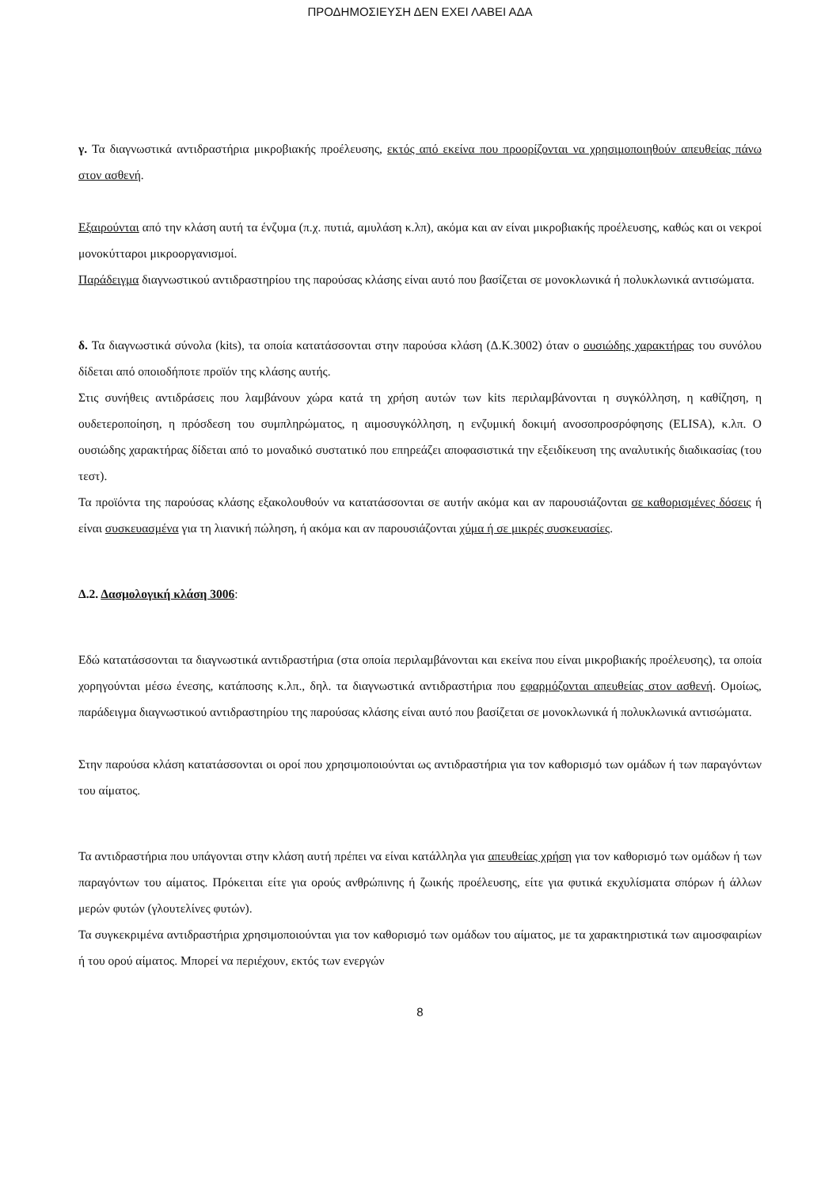ΠΡΟΔΗΜΟΣΙΕΥΣΗ ΔΕΝ ΕΧΕΙ ΛΑΒΕΙ ΑΔΑ
γ. Τα διαγνωστικά αντιδραστήρια μικροβιακής προέλευσης, εκτός από εκείνα που προορίζονται να χρησιμοποιηθούν απευθείας πάνω στον ασθενή.
Εξαιρούνται από την κλάση αυτή τα ένζυμα (π.χ. πυτιά, αμυλάση κ.λπ), ακόμα και αν είναι μικροβιακής προέλευσης, καθώς και οι νεκροί μονοκύτταροι μικροοργανισμοί.
Παράδειγμα διαγνωστικού αντιδραστηρίου της παρούσας κλάσης είναι αυτό που βασίζεται σε μονοκλωνικά ή πολυκλωνικά αντισώματα.
δ. Τα διαγνωστικά σύνολα (kits), τα οποία κατατάσσονται στην παρούσα κλάση (Δ.Κ.3002) όταν ο ουσιώδης χαρακτήρας του συνόλου δίδεται από οποιοδήποτε προϊόν της κλάσης αυτής.
Στις συνήθεις αντιδράσεις που λαμβάνουν χώρα κατά τη χρήση αυτών των kits περιλαμβάνονται η συγκόλληση, η καθίζηση, η ουδετεροποίηση, η πρόσδεση του συμπληρώματος, η αιμοσυγκόλληση, η ενζυμική δοκιμή ανοσοπροσρόφησης (ELISA), κ.λπ. Ο ουσιώδης χαρακτήρας δίδεται από το μοναδικό συστατικό που επηρεάζει αποφασιστικά την εξειδίκευση της αναλυτικής διαδικασίας (του τεστ).
Τα προϊόντα της παρούσας κλάσης εξακολουθούν να κατατάσσονται σε αυτήν ακόμα και αν παρουσιάζονται σε καθορισμένες δόσεις ή είναι συσκευασμένα για τη λιανική πώληση, ή ακόμα και αν παρουσιάζονται χύμα ή σε μικρές συσκευασίες.
Δ.2. Δασμολογική κλάση 3006:
Εδώ κατατάσσονται τα διαγνωστικά αντιδραστήρια (στα οποία περιλαμβάνονται και εκείνα που είναι μικροβιακής προέλευσης), τα οποία χορηγούνται μέσω ένεσης, κατάποσης κ.λπ., δηλ. τα διαγνωστικά αντιδραστήρια που εφαρμόζονται απευθείας στον ασθενή. Ομοίως, παράδειγμα διαγνωστικού αντιδραστηρίου της παρούσας κλάσης είναι αυτό που βασίζεται σε μονοκλωνικά ή πολυκλωνικά αντισώματα.
Στην παρούσα κλάση κατατάσσονται οι οροί που χρησιμοποιούνται ως αντιδραστήρια για τον καθορισμό των ομάδων ή των παραγόντων του αίματος.
Τα αντιδραστήρια που υπάγονται στην κλάση αυτή πρέπει να είναι κατάλληλα για απευθείας χρήση για τον καθορισμό των ομάδων ή των παραγόντων του αίματος. Πρόκειται είτε για ορούς ανθρώπινης ή ζωικής προέλευσης, είτε για φυτικά εκχυλίσματα σπόρων ή άλλων μερών φυτών (γλουτελίνες φυτών).
Τα συγκεκριμένα αντιδραστήρια χρησιμοποιούνται για τον καθορισμό των ομάδων του αίματος, με τα χαρακτηριστικά των αιμοσφαιρίων ή του ορού αίματος. Μπορεί να περιέχουν, εκτός των ενεργών
8